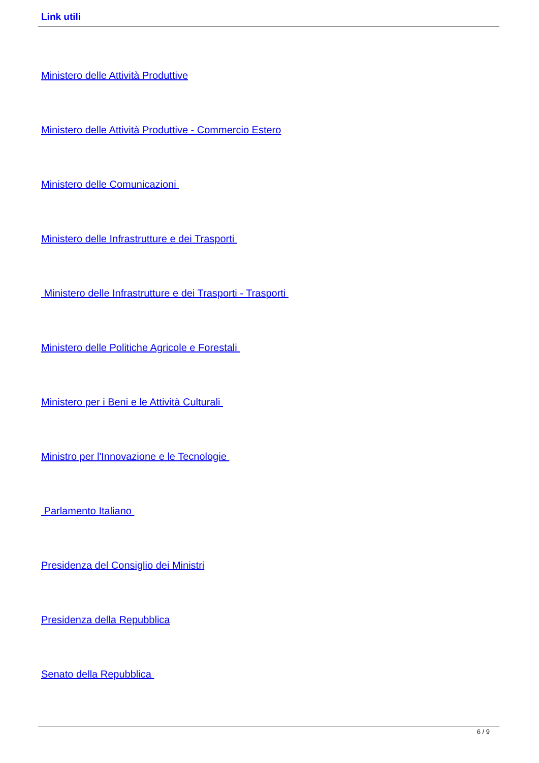Link utili
Ministero delle Attività Produttive
Ministero delle Attività Produttive - Commercio Estero
Ministero delle Comunicazioni
Ministero delle Infrastrutture e dei Trasporti
Ministero delle Infrastrutture e dei Trasporti - Trasporti
Ministero delle Politiche Agricole e Forestali
Ministero per i Beni e le Attività Culturali
Ministro per l'Innovazione e le Tecnologie
Parlamento Italiano
Presidenza del Consiglio dei Ministri
Presidenza della Repubblica
Senato della Repubblica
6 / 9